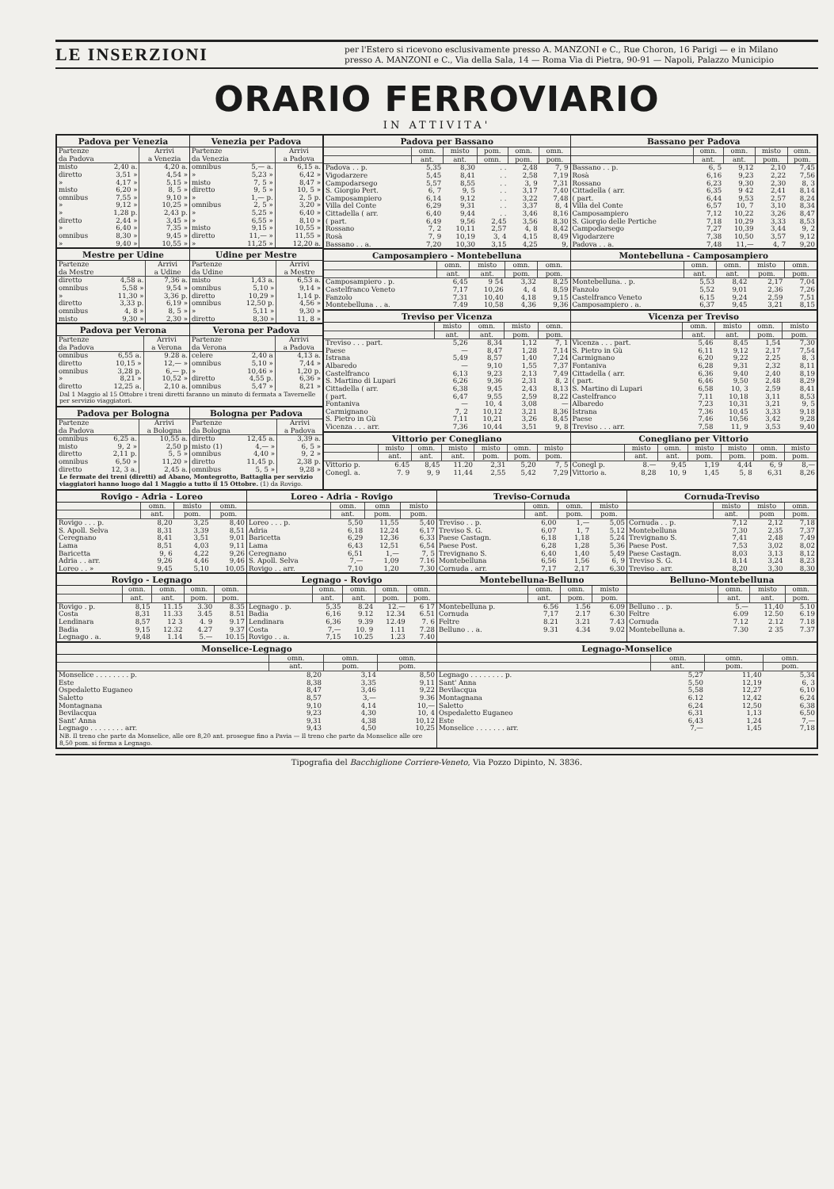LE INSERZIONI
per l'Estero si ricevono esclusivamente presso A. MANZONI e C., Rue Choron, 16 Parigi — e in Milano
presso A. MANZONI e C., Via della Sala, 14 — Roma Via di Pietra, 90-91 — Napoli, Palazzo Municipio
ORARIO FERROVIARIO
IN ATTIVITA'
Padova per Venezia
| Partenze da Padova | | Arrivi a Venezia |
| --- | --- | --- |
| misto | 2,40 a. | 4,20 a. |
| diretto | 3,51 » | 4,54 » |
| » | 4,17 » | 5,15 » |
| misto | 6,20 » | 8, 5 » |
| omnibus | 7,55 » | 9,10 » |
| » | 9,12 » | 10,25 » |
| » | 1,28 p. | 2,43 p. |
| diretto | 2,44 » | 3,45 » |
| » | 6,40 » | 7,35 » |
| omnibus | 8,30 » | 9,45 » |
| » | 9,40 » | 10,55 » |
Venezia per Padova
| Partenze da Venezia | | Arrivi a Padova |
| --- | --- | --- |
| omnibus | 5,— a. | 6,15 a. |
| » | 5,23 » | 6,42 » |
| misto | 7, 5 » | 8,47 » |
| diretto | 9, 5 » | 10, 5 » |
| » | 1,— p. | 2, 5 p. |
| omnibus | 2, 5 » | 3,20 » |
| » | 5,25 » | 6,40 » |
| » | 6,55 » | 8,10 » |
| misto | 9,15 » | 10,55 » |
| diretto | 11,— » | 11,55 » |
| » | 11,25 » | 12,20 a. |
Mestre per Udine
| Partenze da Mestre | | Arrivi a Udine |
| --- | --- | --- |
| diretto | 4,58 a. | 7,36 a. |
| omnibus | 5,58 » | 9,54 » |
| » | 11,30 » | 3,36 p. |
| diretto | 3,33 p. | 6,19 » |
| omnibus | 4, 8 » | 8, 5 » |
| misto | 9,30 » | 2,30 » |
Udine per Mestre
| Partenze da Udine | | Arrivi a Mestre |
| --- | --- | --- |
| misto | 1,43 a. | 6,53 a. |
| omnibus | 5,10 » | 9,14 » |
| diretto | 10,29 » | 1,14 p. |
| omnibus | 12,50 p. | 4,56 » |
| » | 5,11 » | 9,30 » |
| diretto | 8,30 » | 11, 8 » |
Padova per Verona
| Partenze da Padova | | Arrivi a Verona |
| --- | --- | --- |
| omnibus | 6,55 a. | 9.28 a. |
| diretto | 10,15 » | 12,— » |
| omnibus | 3,28 p. | 6,— p. |
| » | 8,21 » | 10,52 » |
| diretto | 12,25 a. | 2,10 a. |
Verona per Padova
| Partenze da Verona | | Arrivi a Padova |
| --- | --- | --- |
| celere | 2,40 a | 4,13 a. |
| omnibus | 5,10 » | 7,44 » |
| » | 10,46 » | 1,20 p. |
| diretto | 4,55 p. | 6,36 » |
| omnibus | 5,47 » | 8,21 » |
Dal 1 Maggio al 15 Ottobre i treni diretti faranno un minuto di fermata a Tavernelle per servizio viaggiatori.
Padova per Bologna
| Partenze da Padova | | Arrivi a Bologna |
| --- | --- | --- |
| omnibus | 6,25 a. | 10,55 a. |
| misto | 9, 2 » | 2,50 p |
| diretto | 2,11 p. | 5, 5 » |
| omnibus | 6,50 » | 11,20 » |
| diretto | 12, 3 a. | 2,45 a. |
Bologna per Padova
| Partenze da Bologna | | Arrivi a Padova |
| --- | --- | --- |
| diretto | 12,45 a. | 3,39 a. |
| misto (1) | 4,— » | 6, 5 » |
| omnibus | 4,40 » | 9, 2 » |
| diretto | 11,45 p. | 2,38 p. |
| omnibus | 5, 5 » | 9,28 » |
Le fermate dei treni (diretti) ad Abano, Montegrotto, Battaglia per servizio viaggiatori hanno luogo dal 1 Maggio a tutto il 15 Ottobre. (1) da Rovigo.
Padova per Bassano
| | omn. | misto | pom. | omn. | omn. |
| --- | --- | --- | --- | --- | --- |
| | ant. | ant. | omn. | pom. | pom. |
| Padova . . p. | 5,35 | 8,30 | . . | 2,48 | 7, 9 |
| Vigodarzere | 5,45 | 8,41 | . . | 2,58 | 7,19 |
| Campodarsego | 5,57 | 8,55 | . . | 3, 9 | 7,31 |
| S. Giorgio Pert. | 6, 7 | 9, 5 | . . | 3,17 | 7,40 |
| Camposampiero | 6,14 | 9,12 | . . | 3,22 | 7,48 |
| Villa del Conte | 6,29 | 9,31 | . . | 3,37 | 8, 4 |
| Cittadella ( arr. | 6,40 | 9,44 | . . | 3,46 | 8,16 |
| ( part. | 6,49 | 9,56 | 2,45 | 3,56 | 8,30 |
| Rossano | 7, 2 | 10,11 | 2,57 | 4, 8 | 8,42 |
| Rosà | 7, 9 | 10,19 | 3, 4 | 4,15 | 8,49 |
| Bassano . . a. | 7,20 | 10,30 | 3,15 | 4,25 | 9, |
Bassano per Padova
| | omn. | omn. | misto | omn. |
| --- | --- | --- | --- | --- |
| | ant. | ant. | pom. | pom. |
| Bassano . . p. | 6, 5 | 9,12 | 2,10 | 7,45 |
| Rosà | 6,16 | 9,23 | 2,22 | 7,56 |
| Rossano | 6,23 | 9,30 | 2,30 | 8, 3 |
| Cittadella ( arr. | 6,35 | 9 42 | 2,41 | 8,14 |
| ( part. | 6,44 | 9,53 | 2,57 | 8,24 |
| Villa del Conte | 6,57 | 10, 7 | 3,10 | 8,34 |
| Camposampiero | 7,12 | 10,22 | 3,26 | 8,47 |
| S. Giorgio delle Pertiche | 7,18 | 10,29 | 3,33 | 8,53 |
| Campodarsego | 7,27 | 10,39 | 3,44 | 9, 2 |
| Vigodarzere | 7,38 | 10,50 | 3,57 | 9,12 |
| Padova . . a. | 7,48 | 11,— | 4, 7 | 9,20 |
Camposampiero - Montebelluna
| | omn. | misto | omn. | omn. |
| --- | --- | --- | --- | --- |
| | ant. | ant. | pom. | pom. |
| Camposampiero . p. | 6,45 | 9 54 | 3,32 | 8,25 |
| Castelfranco Veneto | 7,17 | 10,26 | 4, 4 | 8,59 |
| Fanzolo | 7,31 | 10,40 | 4,18 | 9,15 |
| Montebelluna . . a. | 7.49 | 10,58 | 4,36 | 9,36 |
Montebelluna - Camposampiero
| | omn. | omn. | misto | omn. |
| --- | --- | --- | --- | --- |
| | ant. | ant. | pom. | pom. |
| Montebelluna. . p. | 5,53 | 8,42 | 2,17 | 7,04 |
| Fanzolo | 5,52 | 9,01 | 2,36 | 7,26 |
| Castelfranco Veneto | 6,15 | 9,24 | 2,59 | 7,51 |
| Camposampiero . a. | 6,37 | 9,45 | 3,21 | 8,15 |
Treviso per Vicenza
| | misto | omn. | misto | omn. |
| --- | --- | --- | --- | --- |
| | ant. | ant. | pom. | pom. |
| Treviso . . . part. | 5,26 | 8,34 | 1,12 | 7, 1 |
| Paese | — | 8,47 | 1,28 | 7,14 |
| Istrana | 5,49 | 8,57 | 1,40 | 7,24 |
| Albaredo | — | 9,10 | 1,55 | 7,37 |
| Castelfranco | 6,13 | 9,23 | 2,13 | 7,49 |
| S. Martino di Lupari | 6,26 | 9,36 | 2,31 | 8, 2 |
| Cittadella ( arr. | 6,38 | 9,45 | 2,43 | 8,13 |
| ( part. | 6,47 | 9,55 | 2,59 | 8,22 |
| Fontaniva | — | 10, 4 | 3,08 | — |
| Carmignano | 7, 2 | 10,12 | 3,21 | 8,36 |
| S. Pietro in Gù | 7,11 | 10,21 | 3,26 | 8,45 |
| Vicenza . . . arr. | 7,36 | 10,44 | 3,51 | 9, 8 |
Vicenza per Treviso
| | omn. | misto | omn. | misto |
| --- | --- | --- | --- | --- |
| | ant. | ant. | pom. | pom. |
| Vicenza . . . part. | 5,46 | 8,45 | 1,54 | 7,30 |
| S. Pietro in Gù | 6,11 | 9,12 | 2,17 | 7,54 |
| Carmignano | 6,20 | 9,22 | 2,25 | 8, 3 |
| Fontaniva | 6,28 | 9,31 | 2,32 | 8,11 |
| Cittadella ( arr. | 6,36 | 9,40 | 2,40 | 8,19 |
| ( part. | 6,46 | 9,50 | 2,48 | 8,29 |
| S. Martino di Lupari | 6,58 | 10, 3 | 2,59 | 8,41 |
| Castelfranco | 7,11 | 10,18 | 3,11 | 8,53 |
| Albaredo | 7,23 | 10,31 | 3,21 | 9, 5 |
| Istrana | 7,36 | 10,45 | 3,33 | 9,18 |
| Paese | 7,46 | 10,56 | 3,42 | 9,28 |
| Treviso . . . arr. | 7,58 | 11, 9 | 3,53 | 9,40 |
Vittorio per Conegliano
| | misto | omn. | misto | misto | omn. | misto |
| --- | --- | --- | --- | --- | --- | --- |
| | ant. | ant. | ant. | pom. | pom. | pom. |
| Vittorio p. | 6.45 | 8,45 | 11.20 | 2,31 | 5,20 | 7, 5 |
| Conegl. a. | 7. 9 | 9, 9 | 11,44 | 2,55 | 5,42 | 7,29 |
Conegliano per Vittorio
| | misto | omn. | misto | misto | omn. | misto |
| --- | --- | --- | --- | --- | --- | --- |
| | ant. | ant. | pom. | pom. | pom. | pom. |
| Conegl p. | 8.— | 9,45 | 1,19 | 4,44 | 6, 9 | 8,— |
| Vittorio a. | 8,28 | 10, 9 | 1,45 | 5, 8 | 6,31 | 8,26 |
Rovigo - Adria - Loreo
| | omn. | misto | omn. |
| --- | --- | --- | --- |
| | ant. | pom. | pom. |
| Rovigo . . . p. | 8,20 | 3,25 | 8,40 |
| S. Apoll. Selva | 8,31 | 3,39 | 8,51 |
| Ceregnano | 8,41 | 3,51 | 9,01 |
| Lama | 8,51 | 4,03 | 9,11 |
| Baricetta | 9, 6 | 4,22 | 9,26 |
| Adria . . arr. | 9,26 | 4,46 | 9,46 |
| Loreo . . » | 9,45 | 5,10 | 10,05 |
Loreo - Adria - Rovigo
| | omn. | omn | misto |
| --- | --- | --- | --- |
| | ant. | pom. | pom. |
| Loreo . . . p. | 5,50 | 11,55 | 5,40 |
| Adria | 6,18 | 12,24 | 6,17 |
| Baricetta | 6,29 | 12,36 | 6,33 |
| Lama | 6,43 | 12,51 | 6,54 |
| Ceregnano | 6,51 | 1,— | 7, 5 |
| S. Apoll. Selva | 7,— | 1,09 | 7.16 |
| Rovigo . . arr. | 7,10 | 1,20 | 7,30 |
Treviso-Cornuda
| | omn. | omn. | misto |
| --- | --- | --- | --- |
| | ant. | pom. | pom. |
| Treviso . . p. | 6,00 | 1,— | 5,05 |
| Treviso S. G. | 6,07 | 1, 7 | 5,12 |
| Paese Castagn. | 6,18 | 1,18 | 5,24 |
| Paese Post. | 6,28 | 1,28 | 5,36 |
| Trevignano S. | 6,40 | 1,40 | 5,49 |
| Montebelluna | 6,56 | 1,56 | 6, 9 |
| Cornuda . arr. | 7,17 | 2,17 | 6,30 |
Cornuda-Treviso
| | misto | misto | omn. |
| --- | --- | --- | --- |
| | ant. | pom | pom. |
| Cornuda . . p. | 7,12 | 2,12 | 7,18 |
| Montebelluna | 7,30 | 2,35 | 7,37 |
| Trevignano S. | 7,41 | 2,48 | 7,49 |
| Paese Post. | 7,53 | 3,02 | 8,02 |
| Paese Castagn. | 8,03 | 3,13 | 8,12 |
| Treviso S. G. | 8,14 | 3,24 | 8,23 |
| Treviso . arr. | 8,20 | 3,30 | 8,30 |
Rovigo - Legnago
| | omn. | omn. | omn. | omn. |
| --- | --- | --- | --- | --- |
| | ant. | ant. | pom. | pom. |
| Rovigo . p. | 8,15 | 11.15 | 3.30 | 8.35 |
| Costa | 8,31 | 11.33 | 3.45 | 8.51 |
| Lendinara | 8,57 | 12 3 | 4. 9 | 9.17 |
| Badia | 9,15 | 12.32 | 4.27 | 9.37 |
| Legnago . a. | 9,48 | 1.14 | 5.— | 10.15 |
Legnago - Rovigo
| | omn. | omn. | omn. | omn. |
| --- | --- | --- | --- | --- |
| | ant. | ant. | pom. | pom. |
| Legnago . p. | 5,35 | 8.24 | 12.— | 6 17 |
| Badia | 6,16 | 9.12 | 12.34 | 6.51 |
| Lendinara | 6,36 | 9.39 | 12.49 | 7. 6 |
| Costa | 7,— | 10. 9 | 1.11 | 7.28 |
| Rovigo . . a. | 7,15 | 10.25 | 1.23 | 7.40 |
Montebelluna-Belluno
| | omn. | omn. | misto |
| --- | --- | --- | --- |
| | ant. | pom. | pom. |
| Montebelluna p. | 6.56 | 1.56 | 6.09 |
| Cornuda | 7,17 | 2.17 | 6.30 |
| Feltre | 8.21 | 3.21 | 7.43 |
| Belluno . . a. | 9.31 | 4.34 | 9.02 |
Belluno-Montebelluna
| | omn. | misto | omn. |
| --- | --- | --- | --- |
| | ant. | ant. | pom. |
| Belluno . . p. | 5.— | 11,40 | 5.10 |
| Feltre | 6.09 | 12.50 | 6.19 |
| Cornuda | 7.12 | 2.12 | 7.18 |
| Montebelluna a. | 7.30 | 2 35 | 7.37 |
Monselice-Legnago
| | omn. | omn. | omn. |
| --- | --- | --- | --- |
| | ant. | pom. | pom. |
| Monselice . . . . . . . . p. | 8,20 | 3,14 | 8,50 |
| Este | 8,38 | 3,35 | 9,11 |
| Ospedaletto Euganeo | 8,47 | 3,46 | 9,22 |
| Saletto | 8,57 | 3,— | 9.36 |
| Montagnana | 9,10 | 4,14 | 10,— |
| Bevilacqua | 9,23 | 4,30 | 10, 4 |
| Sant' Anna | 9,31 | 4,38 | 10,12 |
| Legnago . . . . . . . . arr. | 9,43 | 4,50 | 10,25 |
NB. Il treno che parte da Monselice, alle ore 8,20 ant. prosegue fino a Pavia — Il treno che parte da Monselice alle ore 8,50 pom. si ferma a Legnago.
Legnago-Monselice
| | omn. | omn. | omn. |
| --- | --- | --- | --- |
| | ant. | pom. | pom. |
| Legnago . . . . . . . . p. | 5,27 | 11,40 | 5,34 |
| Sant' Anna | 5,50 | 12,19 | 6, 3 |
| Bevilacqua | 5,58 | 12,27 | 6,10 |
| Montagnana | 6.12 | 12,42 | 6,24 |
| Saletto | 6,24 | 12,50 | 6,38 |
| Ospedaletto Euganeo | 6,31 | 1,13 | 6,50 |
| Este | 6,43 | 1,24 | 7,— |
| Monselice . . . . . . . arr. | 7,— | 1,45 | 7,18 |
Tipografia del Bacchiglione Corriere-Veneto, Via Pozzo Dipinto, N. 3836.